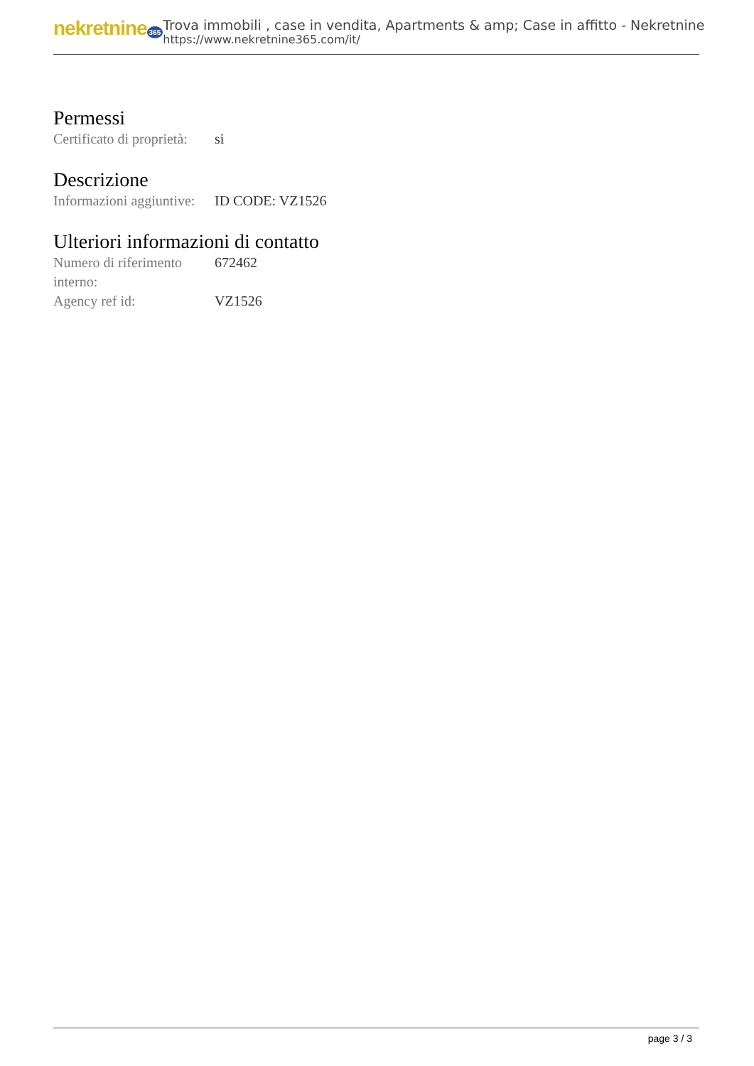nekretnine 365
Trova immobili , case in vendita, Apartments & amp; Case in affitto - Nekretnine
https://www.nekretnine365.com/it/
Permessi
| Certificato di proprietà: | si |
Descrizione
| Informazioni aggiuntive: | ID CODE: VZ1526 |
Ulteriori informazioni di contatto
| Numero di riferimento interno: | 672462 |
| Agency ref id: | VZ1526 |
page 3 / 3